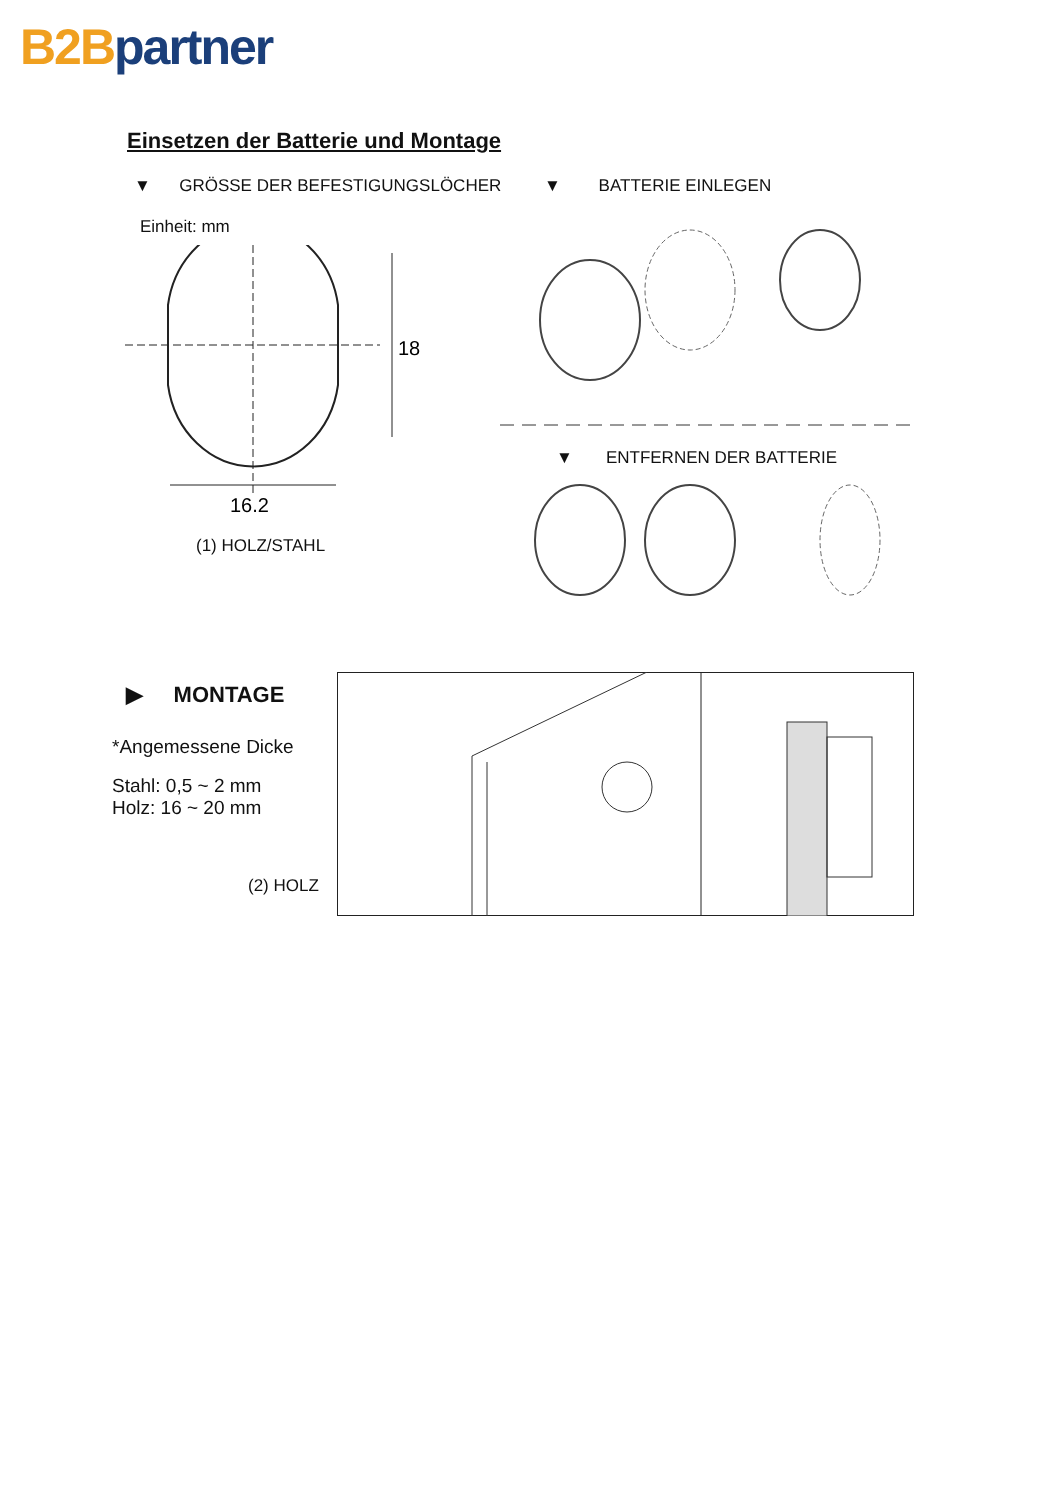B2B partner
Einsetzen der Batterie und Montage
▼ GRÖSSE DER BEFESTIGUNGSLÖCHER
▼ BATTERIE EINLEGEN
Einheit: mm
18
16.2
(1) HOLZ/STAHL
▼ ENTFERNEN DER BATTERIE
▶ MONTAGE
*Angemessene Dicke
Stahl: 0,5 ~ 2 mm
Holz: 16 ~ 20 mm
(2) HOLZ